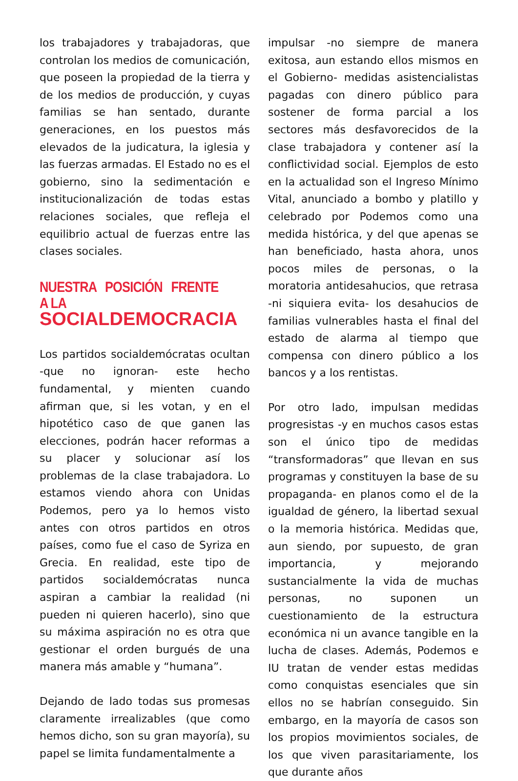los trabajadores y trabajadoras, que controlan los medios de comunicación, que poseen la propiedad de la tierra y de los medios de producción, y cuyas familias se han sentado, durante generaciones, en los puestos más elevados de la judicatura, la iglesia y las fuerzas armadas. El Estado no es el gobierno, sino la sedimentación e institucionalización de todas estas relaciones sociales, que refleja el equilibrio actual de fuerzas entre las clases sociales.
NUESTRA POSICIÓN FRENTE A LA
SOCIALDEMOCRACIA
Los partidos socialdemócratas ocultan -que no ignoran- este hecho fundamental, y mienten cuando afirman que, si les votan, y en el hipotético caso de que ganen las elecciones, podrán hacer reformas a su placer y solucionar así los problemas de la clase trabajadora. Lo estamos viendo ahora con Unidas Podemos, pero ya lo hemos visto antes con otros partidos en otros países, como fue el caso de Syriza en Grecia. En realidad, este tipo de partidos socialdemócratas nunca aspiran a cambiar la realidad (ni pueden ni quieren hacerlo), sino que su máxima aspiración no es otra que gestionar el orden burgués de una manera más amable y “humana”.
Dejando de lado todas sus promesas claramente irrealizables (que como hemos dicho, son su gran mayoría), su papel se limita fundamentalmente a
impulsar -no siempre de manera exitosa, aun estando ellos mismos en el Gobierno- medidas asistencialistas pagadas con dinero público para sostener de forma parcial a los sectores más desfavorecidos de la clase trabajadora y contener así la conflictividad social. Ejemplos de esto en la actualidad son el Ingreso Mínimo Vital, anunciado a bombo y platillo y celebrado por Podemos como una medida histórica, y del que apenas se han beneficiado, hasta ahora, unos pocos miles de personas, o la moratoria antidesahucios, que retrasa -ni siquiera evita- los desahucios de familias vulnerables hasta el final del estado de alarma al tiempo que compensa con dinero público a los bancos y a los rentistas.
Por otro lado, impulsan medidas progresistas -y en muchos casos estas son el único tipo de medidas “transformadoras” que llevan en sus programas y constituyen la base de su propaganda- en planos como el de la igualdad de género, la libertad sexual o la memoria histórica. Medidas que, aun siendo, por supuesto, de gran importancia, y mejorando sustancialmente la vida de muchas personas, no suponen un cuestionamiento de la estructura económica ni un avance tangible en la lucha de clases. Además, Podemos e IU tratan de vender estas medidas como conquistas esenciales que sin ellos no se habrían conseguido. Sin embargo, en la mayoría de casos son los propios movimientos sociales, de los que viven parasitariamente, los que durante años